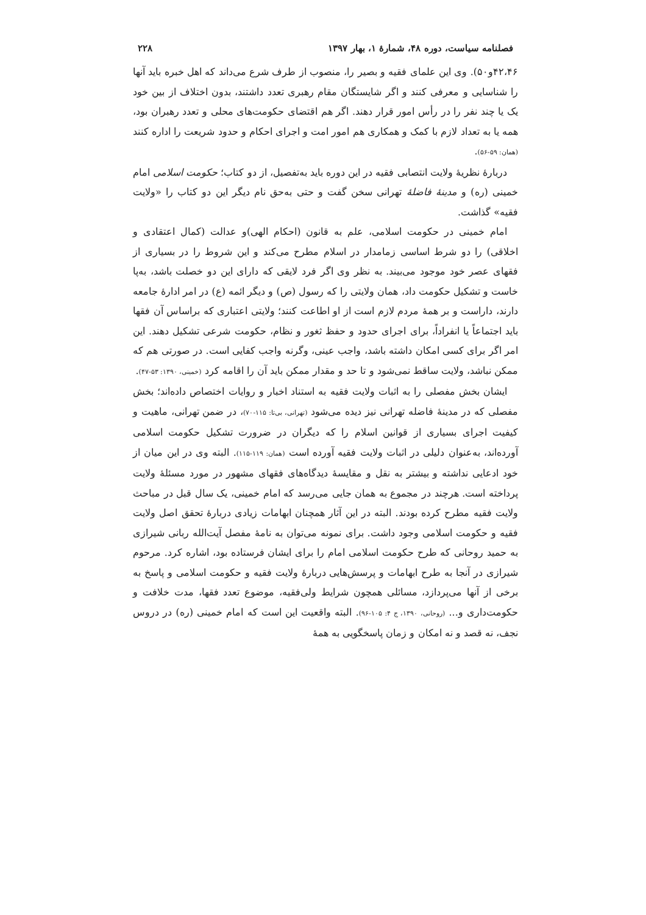فصلنامه سیاست، دوره ۴۸، شمارهٔ ۱، بهار ۱۳۹۷ ۲۲۸
۴۲،۴۶و۵۰). وی این علمای فقیه و بصیر را، منصوب از طرف شرع می‌داند که اهل خبره باید آنها را شناسایی و معرفی کنند و اگر شایستگان مقام رهبری تعدد داشتند، بدون اختلاف از بین خود یک یا چند نفر را در رأس امور قرار دهند. اگر هم اقتضای حکومت‌های محلی و تعدد رهبران بود، همه یا به تعداد لازم با کمک و همکاری هم امور امت و اجرای احکام و حدود شریعت را اداره کنند (همان: ۵۹-۵۶).
دربارهٔ نظریهٔ ولایت انتصابی فقیه در این دوره باید به‌تفصیل، از دو کتاب؛ حکومت اسلامی امام خمینی (ره) و مدینهٔ فاضلهٔ تهرانی سخن گفت و حتی به‌حق نام دیگر این دو کتاب را «ولایت فقیه» گذاشت.
امام خمینی در حکومت اسلامی، علم به قانون (احکام الهی)و عدالت (کمال اعتقادی و اخلاقی) را دو شرط اساسی زمامدار در اسلام مطرح می‌کند و این شروط را در بسیاری از فقهای عصر خود موجود می‌بیند. به نظر وی اگر فرد لایقی که دارای این دو خصلت باشد، به‌پا خاست و تشکیل حکومت داد، همان ولایتی را که رسول (ص) و دیگر ائمه (ع) در امر ادارهٔ جامعه دارند، داراست و بر همهٔ مردم لازم است از او اطاعت کنند؛ ولایتی اعتباری که براساس آن فقها باید اجتماعاً یا انفراداً، برای اجرای حدود و حفظ ثغور و نظام، حکومت شرعی تشکیل دهند. این امر اگر برای کسی امکان داشته باشد، واجب عینی، وگرنه واجب کفایی است. در صورتی هم که ممکن نباشد، ولایت ساقط نمی‌شود و تا حد و مقدار ممکن باید آن را اقامه کرد (خمینی، ۱۳۹۰: ۵۳-۴۷).
ایشان بخش مفصلی را به اثبات ولایت فقیه به استناد اخبار و روایات اختصاص داده‌اند؛ بخش مفصلی که در مدینهٔ فاضله تهرانی نیز دیده می‌شود (تهرانی، بی‌تا: ۱۱۵-۷۰)، در ضمن تهرانی، ماهیت و کیفیت اجرای بسیاری از قوانین اسلام را که دیگران در ضرورت تشکیل حکومت اسلامی آورده‌اند، به‌عنوان دلیلی در اثبات ولایت فقیه آورده است (همان: ۱۱۹-۱۱۵). البته وی در این میان از خود ادعایی نداشته و بیشتر به نقل و مقایسهٔ دیدگاه‌های فقهای مشهور در مورد مسئلهٔ ولایت پرداخته است. هرچند در مجموع به همان جایی می‌رسد که امام خمینی، یک سال قبل در مباحث ولایت فقیه مطرح کرده بودند. البته در این آثار همچنان ابهامات زیادی دربارهٔ تحقق اصل ولایت فقیه و حکومت اسلامی وجود داشت. برای نمونه می‌توان به نامهٔ مفصل آیت‌الله ربانی شیرازی به حمید روحانی که طرح حکومت اسلامی امام را برای ایشان فرستاده بود، اشاره کرد. مرحوم شیرازی در آنجا به طرح ابهامات و پرسش‌هایی دربارهٔ ولایت فقیه و حکومت اسلامی و پاسخ به برخی از آنها می‌پردازد، مسائلی همچون شرایط ولی‌فقیه، موضوع تعدد فقها، مدت خلافت و حکومت‌داری و... (روحانی، ۱۳۹۰، ج ۴: ۱۰۵-۹۶). البته واقعیت این است که امام خمینی (ره) در دروس نجف، نه قصد و نه امکان و زمان پاسخگویی به همهٔ